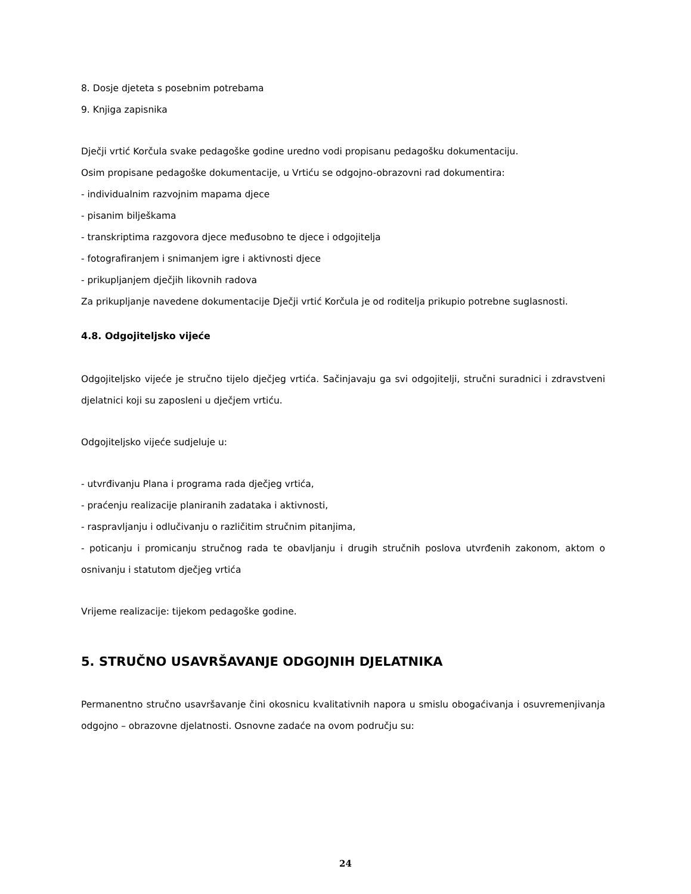8. Dosje djeteta s posebnim potrebama
9. Knjiga zapisnika
Dječji vrtić Korčula svake pedagoške godine uredno vodi propisanu pedagošku dokumentaciju.
Osim propisane pedagoške dokumentacije, u Vrtiću se odgojno-obrazovni rad dokumentira:
- individualnim razvojnim mapama djece
- pisanim bilješkama
- transkriptima razgovora djece međusobno te djece i odgojitelja
- fotografiranjem i snimanjem igre i aktivnosti djece
- prikupljanjem dječjih likovnih radova
Za prikupljanje navedene dokumentacije Dječji vrtić Korčula je od roditelja prikupio potrebne suglasnosti.
4.8. Odgojiteljsko vijeće
Odgojiteljsko vijeće je stručno tijelo dječjeg vrtića. Sačinjavaju ga svi odgojitelji, stručni suradnici i zdravstveni djelatnici koji su zaposleni u dječjem vrtiću.
Odgojiteljsko vijeće sudjeluje u:
- utvrđivanju Plana i programa rada dječjeg vrtića,
- praćenju realizacije planiranih zadataka i aktivnosti,
- raspravljanju i odlučivanju o različitim stručnim pitanjima,
- poticanju i promicanju stručnog rada te obavljanju i drugih stručnih poslova utvrđenih zakonom, aktom o osnivanju i statutom dječjeg vrtića
Vrijeme realizacije: tijekom pedagoške godine.
5. STRUČNO USAVRŠAVANJE ODGOJNIH DJELATNIKA
Permanentno stručno usavršavanje čini okosnicu kvalitativnih napora u smislu obogaćivanja i osuvremenjivanja odgojno – obrazovne djelatnosti. Osnovne zadaće na ovom području su:
24